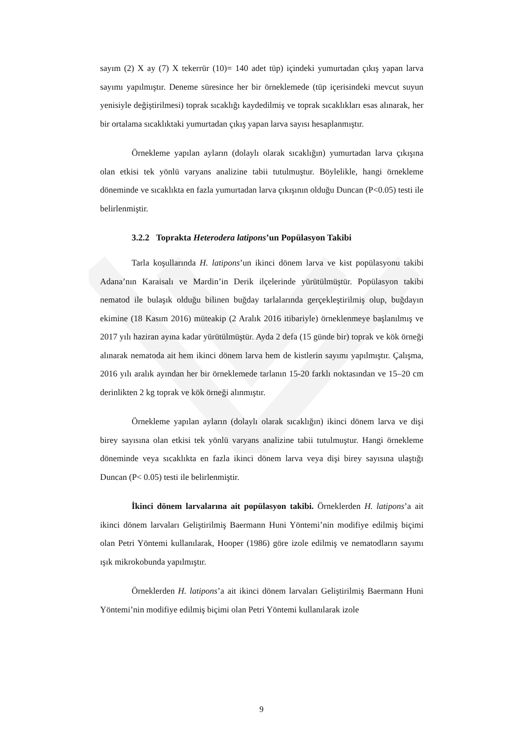sayım (2) X ay (7) X tekerrür (10)= 140 adet tüp) içindeki yumurtadan çıkış yapan larva sayımı yapılmıştır. Deneme süresince her bir örneklemede (tüp içerisindeki mevcut suyun yenisiyle değiştirilmesi) toprak sıcaklığı kaydedilmiş ve toprak sıcaklıkları esas alınarak, her bir ortalama sıcaklıktaki yumurtadan çıkış yapan larva sayısı hesaplanmıştır.
Örnekleme yapılan ayların (dolaylı olarak sıcaklığın) yumurtadan larva çıkışına olan etkisi tek yönlü varyans analizine tabii tutulmuştur. Böylelikle, hangi örnekleme döneminde ve sıcaklıkta en fazla yumurtadan larva çıkışının olduğu Duncan (P<0.05) testi ile belirlenmiştir.
3.2.2 Toprakta Heterodera latipons’un Popülasyon Takibi
Tarla koşullarında H. latipons’un ikinci dönem larva ve kist popülasyonu takibi Adana’nın Karaisalı ve Mardin’in Derik ilçelerinde yürütülmüştür. Popülasyon takibi nematod ile bulaşık olduğu bilinen buğday tarlalarında gerçekleştirilmiş olup, buğdayın ekimine (18 Kasım 2016) müteakip (2 Aralık 2016 itibariyle) örneklenmeye başlanılmış ve 2017 yılı haziran ayına kadar yürütülmüştür. Ayda 2 defa (15 günde bir) toprak ve kök örneği alınarak nematoda ait hem ikinci dönem larva hem de kistlerin sayımı yapılmıştır. Çalışma, 2016 yılı aralık ayından her bir örneklemede tarlanın 15-20 farklı noktasından ve 15–20 cm derinlikten 2 kg toprak ve kök örneği alınmıştır.
Örnekleme yapılan ayların (dolaylı olarak sıcaklığın) ikinci dönem larva ve dişi birey sayısına olan etkisi tek yönlü varyans analizine tabii tutulmuştur. Hangi örnekleme döneminde veya sıcaklıkta en fazla ikinci dönem larva veya dişi birey sayısına ulaştığı Duncan (P< 0.05) testi ile belirlenmiştir.
İkinci dönem larvalarına ait popülasyon takibi. Örneklerden H. latipons’a ait ikinci dönem larvaları Geliştirilmiş Baermann Huni Yöntemi’nin modifiye edilmiş biçimi olan Petri Yöntemi kullanılarak, Hooper (1986) göre izole edilmiş ve nematodların sayımı ışık mikrokobunda yapılmıştır.
Örneklerden H. latipons’a ait ikinci dönem larvaları Geliştirilmiş Baermann Huni Yöntemi’nin modifiye edilmiş biçimi olan Petri Yöntemi kullanılarak izole
9